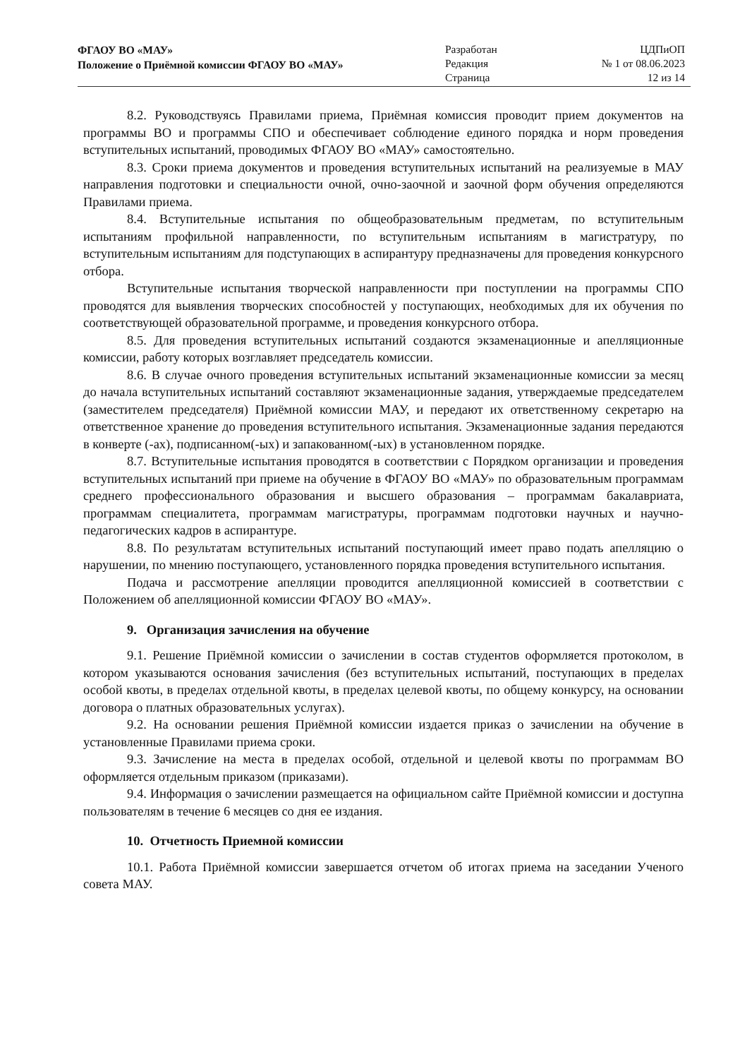ФГАОУ ВО «МАУ»
Положение о Приёмной комиссии ФГАОУ ВО «МАУ»
Разработан
Редакция
Страница
ЦДПиОП
№ 1 от 08.06.2023
12 из 14
8.2. Руководствуясь Правилами приема, Приёмная комиссия проводит прием документов на программы ВО и программы СПО и обеспечивает соблюдение единого порядка и норм проведения вступительных испытаний, проводимых ФГАОУ ВО «МАУ» самостоятельно.
8.3. Сроки приема документов и проведения вступительных испытаний на реализуемые в МАУ направления подготовки и специальности очной, очно-заочной и заочной форм обучения определяются Правилами приема.
8.4. Вступительные испытания по общеобразовательным предметам, по вступительным испытаниям профильной направленности, по вступительным испытаниям в магистратуру, по вступительным испытаниям для подступающих в аспирантуру предназначены для проведения конкурсного отбора.
Вступительные испытания творческой направленности при поступлении на программы СПО проводятся для выявления творческих способностей у поступающих, необходимых для их обучения по соответствующей образовательной программе, и проведения конкурсного отбора.
8.5. Для проведения вступительных испытаний создаются экзаменационные и апелляционные комиссии, работу которых возглавляет председатель комиссии.
8.6. В случае очного проведения вступительных испытаний экзаменационные комиссии за месяц до начала вступительных испытаний составляют экзаменационные задания, утверждаемые председателем (заместителем председателя) Приёмной комиссии МАУ, и передают их ответственному секретарю на ответственное хранение до проведения вступительного испытания. Экзаменационные задания передаются в конверте (-ах), подписанном(-ых) и запакованном(-ых) в установленном порядке.
8.7. Вступительные испытания проводятся в соответствии с Порядком организации и проведения вступительных испытаний при приеме на обучение в ФГАОУ ВО «МАУ» по образовательным программам среднего профессионального образования и высшего образования – программам бакалавриата, программам специалитета, программам магистратуры, программам подготовки научных и научно-педагогических кадров в аспирантуре.
8.8. По результатам вступительных испытаний поступающий имеет право подать апелляцию о нарушении, по мнению поступающего, установленного порядка проведения вступительного испытания.
Подача и рассмотрение апелляции проводится апелляционной комиссией в соответствии с Положением об апелляционной комиссии ФГАОУ ВО «МАУ».
9. Организация зачисления на обучение
9.1. Решение Приёмной комиссии о зачислении в состав студентов оформляется протоколом, в котором указываются основания зачисления (без вступительных испытаний, поступающих в пределах особой квоты, в пределах отдельной квоты, в пределах целевой квоты, по общему конкурсу, на основании договора о платных образовательных услугах).
9.2. На основании решения Приёмной комиссии издается приказ о зачислении на обучение в установленные Правилами приема сроки.
9.3. Зачисление на места в пределах особой, отдельной и целевой квоты по программам ВО оформляется отдельным приказом (приказами).
9.4. Информация о зачислении размещается на официальном сайте Приёмной комиссии и доступна пользователям в течение 6 месяцев со дня ее издания.
10. Отчетность Приемной комиссии
10.1. Работа Приёмной комиссии завершается отчетом об итогах приема на заседании Ученого совета МАУ.